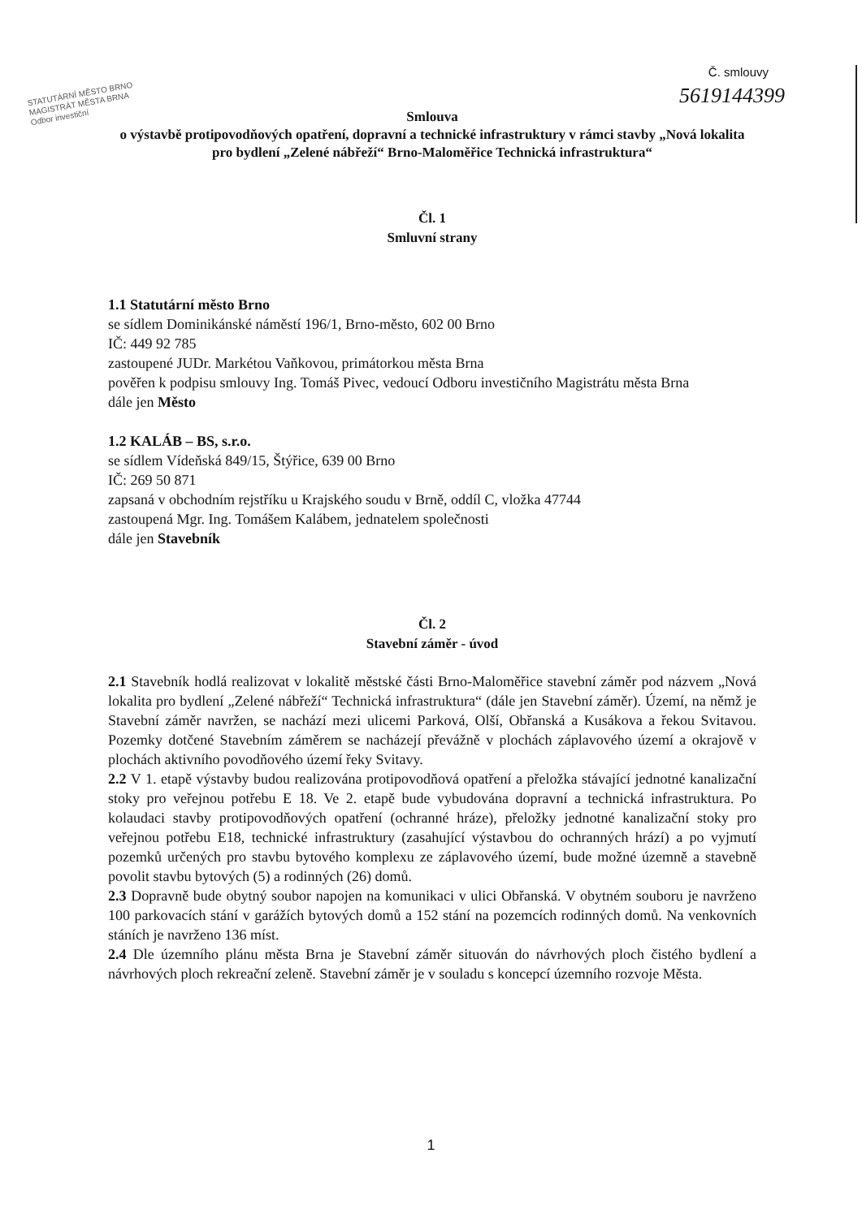STATUTÁRNÍ MĚSTO BRNO
MAGISTRÁT MĚSTA BRNA
Odbor investiční
Č. smlouvy
5619144399
Smlouva
o výstavbě protipovodňových opatření, dopravní a technické infrastruktury v rámci stavby „Nová lokalita pro bydlení „Zelené nábřeží“ Brno-Maloměřice Technická infrastruktura“
Čl. 1
Smluvní strany
1.1 Statutární město Brno
se sídlem Dominikánské náměstí 196/1, Brno-město, 602 00 Brno
IČ: 449 92 785
zastoupené JUDr. Markétou Vaňkovou, primátorkou města Brna
pověřen k podpisu smlouvy Ing. Tomáš Pivec, vedoucí Odboru investičního Magistrátu města Brna
dále jen Město
1.2 KALÁB – BS, s.r.o.
se sídlem Vídeňská 849/15, Štýřice, 639 00 Brno
IČ: 269 50 871
zapsaná v obchodním rejstříku u Krajského soudu v Brně, oddíl C, vložka 47744
zastoupená Mgr. Ing. Tomášem Kalábem, jednatelem společnosti
dále jen Stavebník
Čl. 2
Stavební záměr - úvod
2.1 Stavebník hodlá realizovat v lokalitě městské části Brno-Maloměřice stavební záměr pod názvem „Nová lokalita pro bydlení „Zelené nábřeží“ Technická infrastruktura“ (dále jen Stavební záměr). Území, na němž je Stavební záměr navržen, se nachází mezi ulicemi Parková, Olší, Obřanská a Kusákova a řekou Svitavou. Pozemky dotčené Stavebním záměrem se nacházejí převážně v plochách záplavového území a okrajově v plochách aktivního povodňového území řeky Svitavy.
2.2 V 1. etapě výstavby budou realizována protipovodňová opatření a přeložka stávající jednotné kanalizační stoky pro veřejnou potřebu E 18. Ve 2. etapě bude vybudována dopravní a technická infrastruktura. Po kolaudaci stavby protipovodňových opatření (ochranné hráze), přeložky jednotné kanalizační stoky pro veřejnou potřebu E18, technické infrastruktury (zasahující výstavbou do ochranných hrází) a po vyjmutí pozemků určených pro stavbu bytového komplexu ze záplavového území, bude možné územně a stavebně povolit stavbu bytových (5) a rodinných (26) domů.
2.3 Dopravně bude obytný soubor napojen na komunikaci v ulici Obřanská. V obytném souboru je navrženo 100 parkovacích stání v garážích bytových domů a 152 stání na pozemcích rodinných domů. Na venkovních stáních je navrženo 136 míst.
2.4 Dle územního plánu města Brna je Stavební záměr situován do návrhových ploch čistého bydlení a návrhových ploch rekreační zeleně. Stavební záměr je v souladu s koncepcí územního rozvoje Města.
1